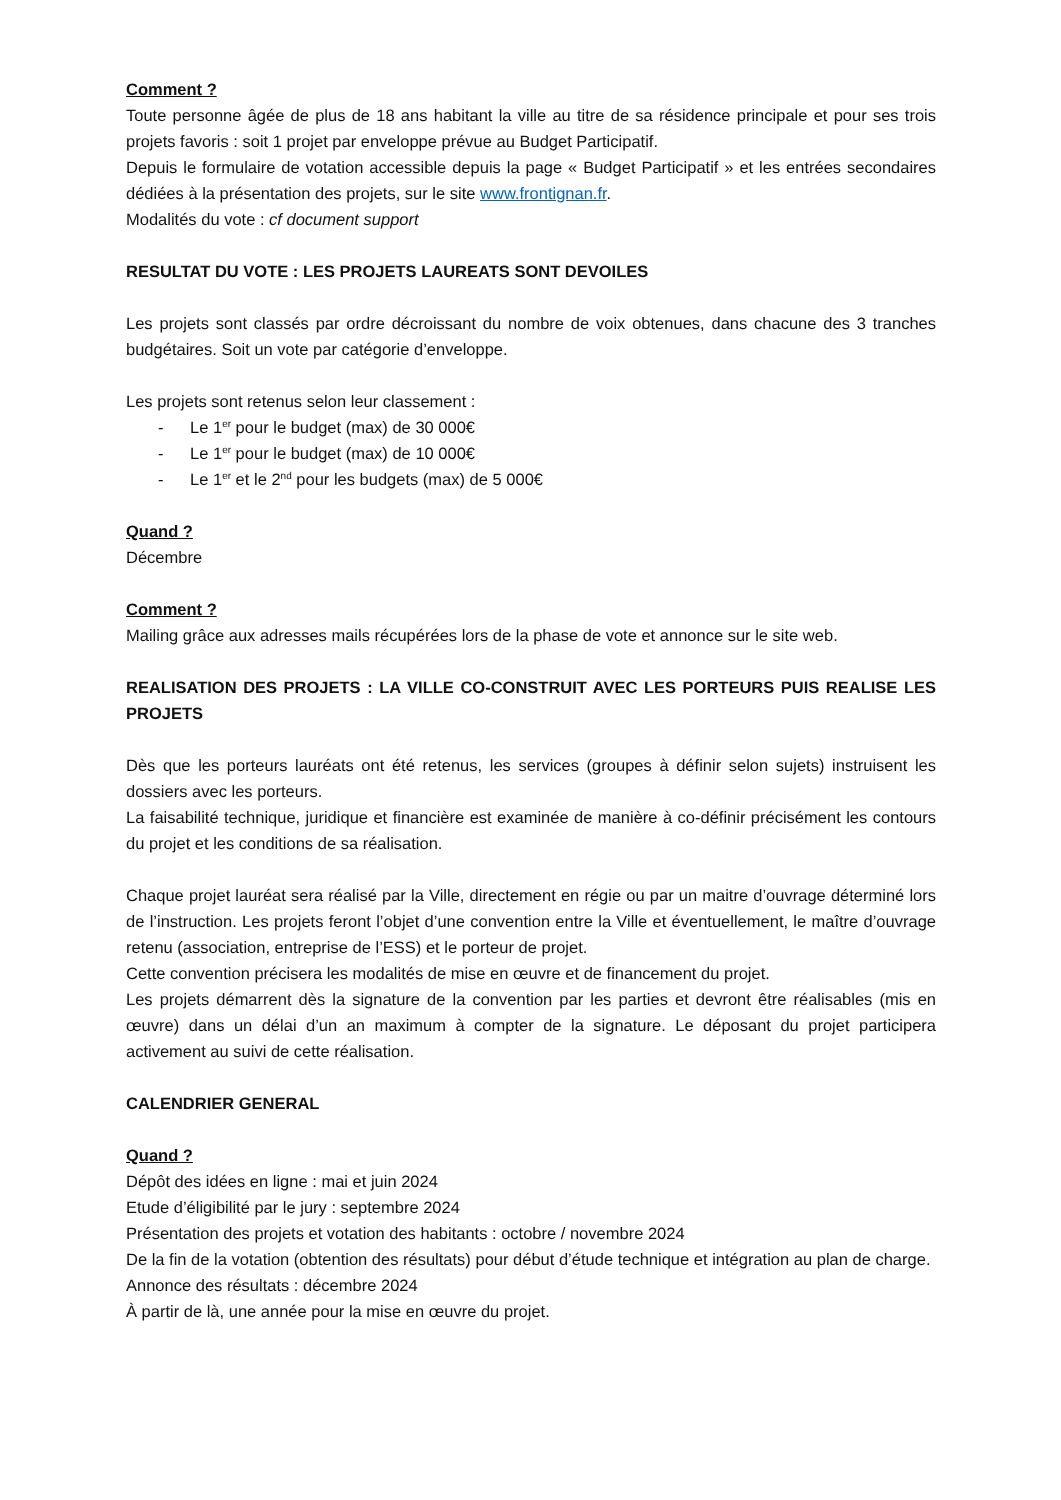Comment ?
Toute personne âgée de plus de 18 ans habitant la ville au titre de sa résidence principale et pour ses trois projets favoris : soit 1 projet par enveloppe prévue au Budget Participatif.
Depuis le formulaire de votation accessible depuis la page « Budget Participatif » et les entrées secondaires dédiées à la présentation des projets, sur le site www.frontignan.fr.
Modalités du vote : cf document support
RESULTAT DU VOTE : LES PROJETS LAUREATS SONT DEVOILES
Les projets sont classés par ordre décroissant du nombre de voix obtenues, dans chacune des 3 tranches budgétaires. Soit un vote par catégorie d’enveloppe.
Les projets sont retenus selon leur classement :
- Le 1<sup>er</sup> pour le budget (max) de 30 000€
- Le 1<sup>er</sup> pour le budget (max) de 10 000€
- Le 1<sup>er</sup> et le 2<sup>nd</sup> pour les budgets (max) de 5 000€
Quand ?
Décembre
Comment ?
Mailing grâce aux adresses mails récupérées lors de la phase de vote et annonce sur le site web.
REALISATION DES PROJETS : LA VILLE CO-CONSTRUIT AVEC LES PORTEURS PUIS REALISE LES PROJETS
Dès que les porteurs lauréats ont été retenus, les services (groupes à définir selon sujets) instruisent les dossiers avec les porteurs.
La faisabilité technique, juridique et financière est examinée de manière à co-définir précisément les contours du projet et les conditions de sa réalisation.
Chaque projet lauréat sera réalisé par la Ville, directement en régie ou par un maitre d’ouvrage déterminé lors de l’instruction. Les projets feront l’objet d’une convention entre la Ville et éventuellement, le maître d’ouvrage retenu (association, entreprise de l’ESS) et le porteur de projet.
Cette convention précisera les modalités de mise en œuvre et de financement du projet.
Les projets démarrent dès la signature de la convention par les parties et devront être réalisables (mis en œuvre) dans un délai d’un an maximum à compter de la signature. Le déposant du projet participera activement au suivi de cette réalisation.
CALENDRIER GENERAL
Quand ?
Dépôt des idées en ligne : mai et juin 2024
Etude d’éligibilité par le jury : septembre 2024
Présentation des projets et votation des habitants : octobre / novembre 2024
De la fin de la votation (obtention des résultats) pour début d’étude technique et intégration au plan de charge.
Annonce des résultats : décembre 2024
À partir de là, une année pour la mise en œuvre du projet.